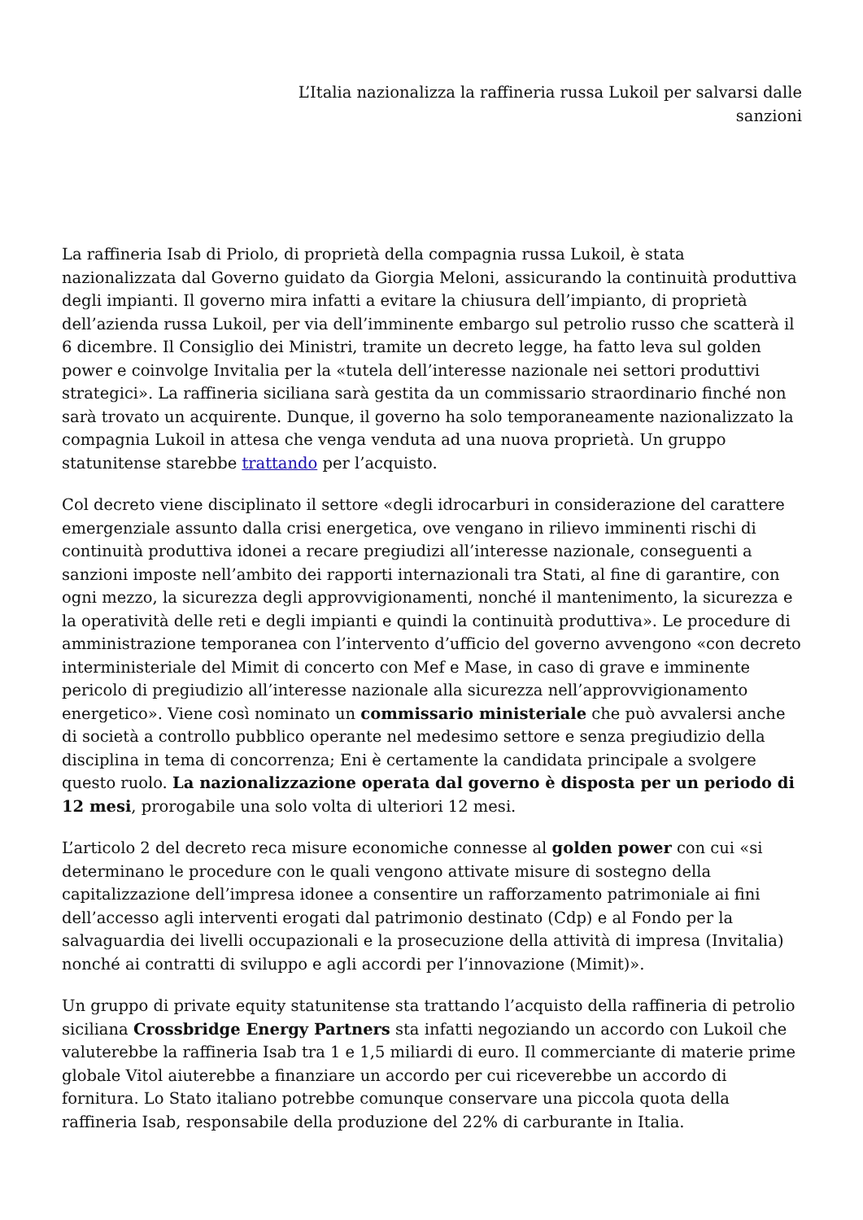L’Italia nazionalizza la raffineria russa Lukoil per salvarsi dalle
sanzioni
La raffineria Isab di Priolo, di proprietà della compagnia russa Lukoil, è stata nazionalizzata dal Governo guidato da Giorgia Meloni, assicurando la continuità produttiva degli impianti. Il governo mira infatti a evitare la chiusura dell’impianto, di proprietà dell’azienda russa Lukoil, per via dell’imminente embargo sul petrolio russo che scatterà il 6 dicembre. Il Consiglio dei Ministri, tramite un decreto legge, ha fatto leva sul golden power e coinvolge Invitalia per la «tutela dell’interesse nazionale nei settori produttivi strategici». La raffineria siciliana sarà gestita da un commissario straordinario finché non sarà trovato un acquirente. Dunque, il governo ha solo temporaneamente nazionalizzato la compagnia Lukoil in attesa che venga venduta ad una nuova proprietà. Un gruppo statunitense starebbe trattando per l’acquisto.
Col decreto viene disciplinato il settore «degli idrocarburi in considerazione del carattere emergenziale assunto dalla crisi energetica, ove vengano in rilievo imminenti rischi di continuità produttiva idonei a recare pregiudizi all’interesse nazionale, conseguenti a sanzioni imposte nell’ambito dei rapporti internazionali tra Stati, al fine di garantire, con ogni mezzo, la sicurezza degli approvvigionamenti, nonché il mantenimento, la sicurezza e la operatività delle reti e degli impianti e quindi la continuità produttiva». Le procedure di amministrazione temporanea con l’intervento d’ufficio del governo avvengono «con decreto interministeriale del Mimit di concerto con Mef e Mase, in caso di grave e imminente pericolo di pregiudizio all’interesse nazionale alla sicurezza nell’approvvigionamento energetico». Viene così nominato un commissario ministeriale che può avvalersi anche di società a controllo pubblico operante nel medesimo settore e senza pregiudizio della disciplina in tema di concorrenza; Eni è certamente la candidata principale a svolgere questo ruolo. La nazionalizzazione operata dal governo è disposta per un periodo di 12 mesi, prorogabile una solo volta di ulteriori 12 mesi.
L’articolo 2 del decreto reca misure economiche connesse al golden power con cui «si determinano le procedure con le quali vengono attivate misure di sostegno della capitalizzazione dell’impresa idonee a consentire un rafforzamento patrimoniale ai fini dell’accesso agli interventi erogati dal patrimonio destinato (Cdp) e al Fondo per la salvaguardia dei livelli occupazionali e la prosecuzione della attività di impresa (Invitalia) nonché ai contratti di sviluppo e agli accordi per l’innovazione (Mimit)».
Un gruppo di private equity statunitense sta trattando l’acquisto della raffineria di petrolio siciliana Crossbridge Energy Partners sta infatti negoziando un accordo con Lukoil che valuterebbe la raffineria Isab tra 1 e 1,5 miliardi di euro. Il commerciante di materie prime globale Vitol aiuterebbe a finanziare un accordo per cui riceverebbe un accordo di fornitura. Lo Stato italiano potrebbe comunque conservare una piccola quota della raffineria Isab, responsabile della produzione del 22% di carburante in Italia.